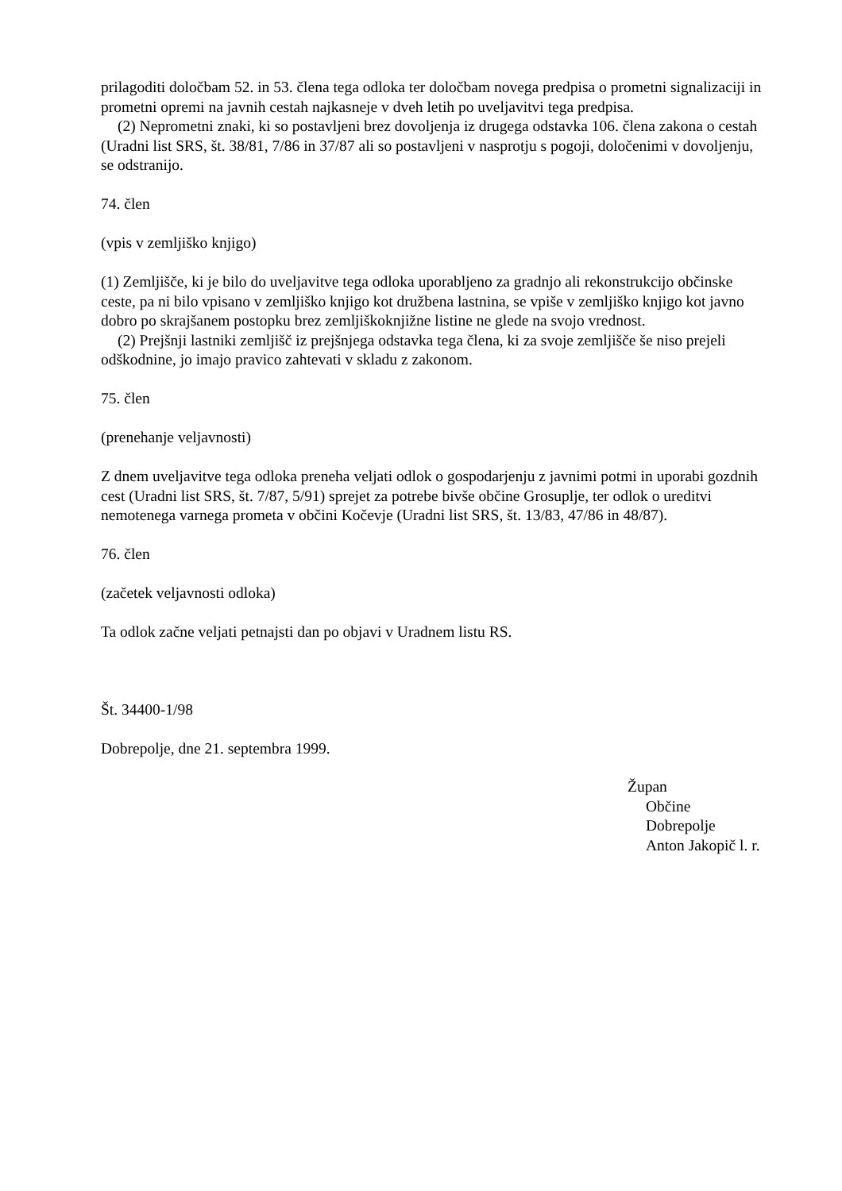prilagoditi določbam 52. in 53. člena tega odloka ter določbam novega predpisa o prometni signalizaciji in prometni opremi na javnih cestah najkasneje v dveh letih po uveljavitvi tega predpisa.
(2) Neprometni znaki, ki so postavljeni brez dovoljenja iz drugega odstavka 106. člena zakona o cestah (Uradni list SRS, št. 38/81, 7/86 in 37/87 ali so postavljeni v nasprotju s pogoji, določenimi v dovoljenju, se odstranijo.
74. člen
(vpis v zemljiško knjigo)
(1) Zemljišče, ki je bilo do uveljavitve tega odloka uporabljeno za gradnjo ali rekonstrukcijo občinske ceste, pa ni bilo vpisano v zemljiško knjigo kot družbena lastnina, se vpiše v zemljiško knjigo kot javno dobro po skrajšanem postopku brez zemljiškoknjižne listine ne glede na svojo vrednost.
(2) Prejšnji lastniki zemljišč iz prejšnjega odstavka tega člena, ki za svoje zemljišče še niso prejeli odškodnine, jo imajo pravico zahtevati v skladu z zakonom.
75. člen
(prenehanje veljavnosti)
Z dnem uveljavitve tega odloka preneha veljati odlok o gospodarjenju z javnimi potmi in uporabi gozdnih cest (Uradni list SRS, št. 7/87, 5/91) sprejet za potrebe bivše občine Grosuplje, ter odlok o ureditvi nemotenega varnega prometa v občini Kočevje (Uradni list SRS, št. 13/83, 47/86 in 48/87).
76. člen
(začetek veljavnosti odloka)
Ta odlok začne veljati petnajsti dan po objavi v Uradnem listu RS.
Št. 34400-1/98
Dobrepolje, dne 21. septembra 1999.
Župan
Občine Dobrepolje
Anton Jakopič l. r.